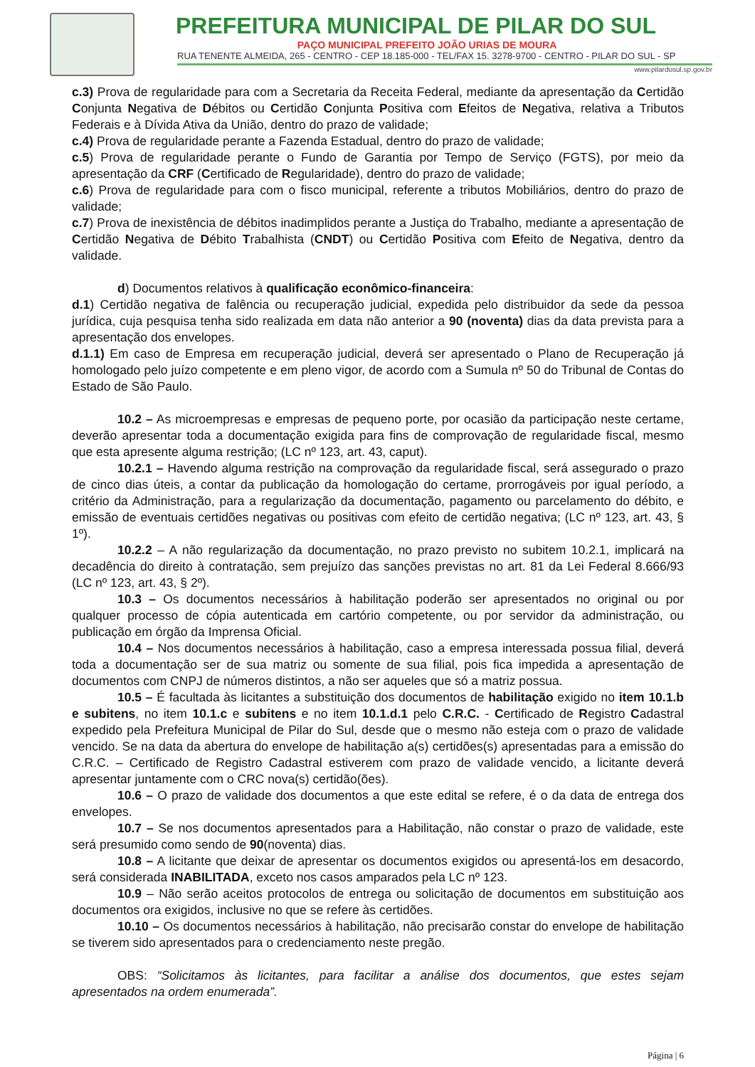PREFEITURA MUNICIPAL DE PILAR DO SUL
PAÇO MUNICIPAL PREFEITO JOÃO URIAS DE MOURA
RUA TENENTE ALMEIDA, 265 - CENTRO - CEP 18.185-000 - TEL/FAX 15. 3278-9700 - CENTRO - PILAR DO SUL - SP
www.pilardosul.sp.gov.br
c.3) Prova de regularidade para com a Secretaria da Receita Federal, mediante da apresentação da Certidão Conjunta Negativa de Débitos ou Certidão Conjunta Positiva com Efeitos de Negativa, relativa a Tributos Federais e à Dívida Ativa da União, dentro do prazo de validade;
c.4) Prova de regularidade perante a Fazenda Estadual, dentro do prazo de validade;
c.5) Prova de regularidade perante o Fundo de Garantia por Tempo de Serviço (FGTS), por meio da apresentação da CRF (Certificado de Regularidade), dentro do prazo de validade;
c.6) Prova de regularidade para com o fisco municipal, referente a tributos Mobiliários, dentro do prazo de validade;
c.7) Prova de inexistência de débitos inadimplidos perante a Justiça do Trabalho, mediante a apresentação de Certidão Negativa de Débito Trabalhista (CNDT) ou Certidão Positiva com Efeito de Negativa, dentro da validade.
d) Documentos relativos à qualificação econômico-financeira:
d.1) Certidão negativa de falência ou recuperação judicial, expedida pelo distribuidor da sede da pessoa jurídica, cuja pesquisa tenha sido realizada em data não anterior a 90 (noventa) dias da data prevista para a apresentação dos envelopes.
d.1.1) Em caso de Empresa em recuperação judicial, deverá ser apresentado o Plano de Recuperação já homologado pelo juízo competente e em pleno vigor, de acordo com a Sumula nº 50 do Tribunal de Contas do Estado de São Paulo.
10.2 – As microempresas e empresas de pequeno porte, por ocasião da participação neste certame, deverão apresentar toda a documentação exigida para fins de comprovação de regularidade fiscal, mesmo que esta apresente alguma restrição; (LC nº 123, art. 43, caput).
10.2.1 – Havendo alguma restrição na comprovação da regularidade fiscal, será assegurado o prazo de cinco dias úteis, a contar da publicação da homologação do certame, prorrogáveis por igual período, a critério da Administração, para a regularização da documentação, pagamento ou parcelamento do débito, e emissão de eventuais certidões negativas ou positivas com efeito de certidão negativa; (LC nº 123, art. 43, § 1º).
10.2.2 – A não regularização da documentação, no prazo previsto no subitem 10.2.1, implicará na decadência do direito à contratação, sem prejuízo das sanções previstas no art. 81 da Lei Federal 8.666/93 (LC nº 123, art. 43, § 2º).
10.3 – Os documentos necessários à habilitação poderão ser apresentados no original ou por qualquer processo de cópia autenticada em cartório competente, ou por servidor da administração, ou publicação em órgão da Imprensa Oficial.
10.4 – Nos documentos necessários à habilitação, caso a empresa interessada possua filial, deverá toda a documentação ser de sua matriz ou somente de sua filial, pois fica impedida a apresentação de documentos com CNPJ de números distintos, a não ser aqueles que só a matriz possua.
10.5 – É facultada às licitantes a substituição dos documentos de habilitação exigido no item 10.1.b e subitens, no item 10.1.c e subitens e no item 10.1.d.1 pelo C.R.C. - Certificado de Registro Cadastral expedido pela Prefeitura Municipal de Pilar do Sul, desde que o mesmo não esteja com o prazo de validade vencido. Se na data da abertura do envelope de habilitação a(s) certidões(s) apresentadas para a emissão do C.R.C. – Certificado de Registro Cadastral estiverem com prazo de validade vencido, a licitante deverá apresentar juntamente com o CRC nova(s) certidão(ões).
10.6 – O prazo de validade dos documentos a que este edital se refere, é o da data de entrega dos envelopes.
10.7 – Se nos documentos apresentados para a Habilitação, não constar o prazo de validade, este será presumido como sendo de 90(noventa) dias.
10.8 – A licitante que deixar de apresentar os documentos exigidos ou apresentá-los em desacordo, será considerada INABILITADA, exceto nos casos amparados pela LC nº 123.
10.9 – Não serão aceitos protocolos de entrega ou solicitação de documentos em substituição aos documentos ora exigidos, inclusive no que se refere às certidões.
10.10 – Os documentos necessários à habilitação, não precisarão constar do envelope de habilitação se tiverem sido apresentados para o credenciamento neste pregão.
OBS: “Solicitamos às licitantes, para facilitar a análise dos documentos, que estes sejam apresentados na ordem enumerada”.
Página | 6